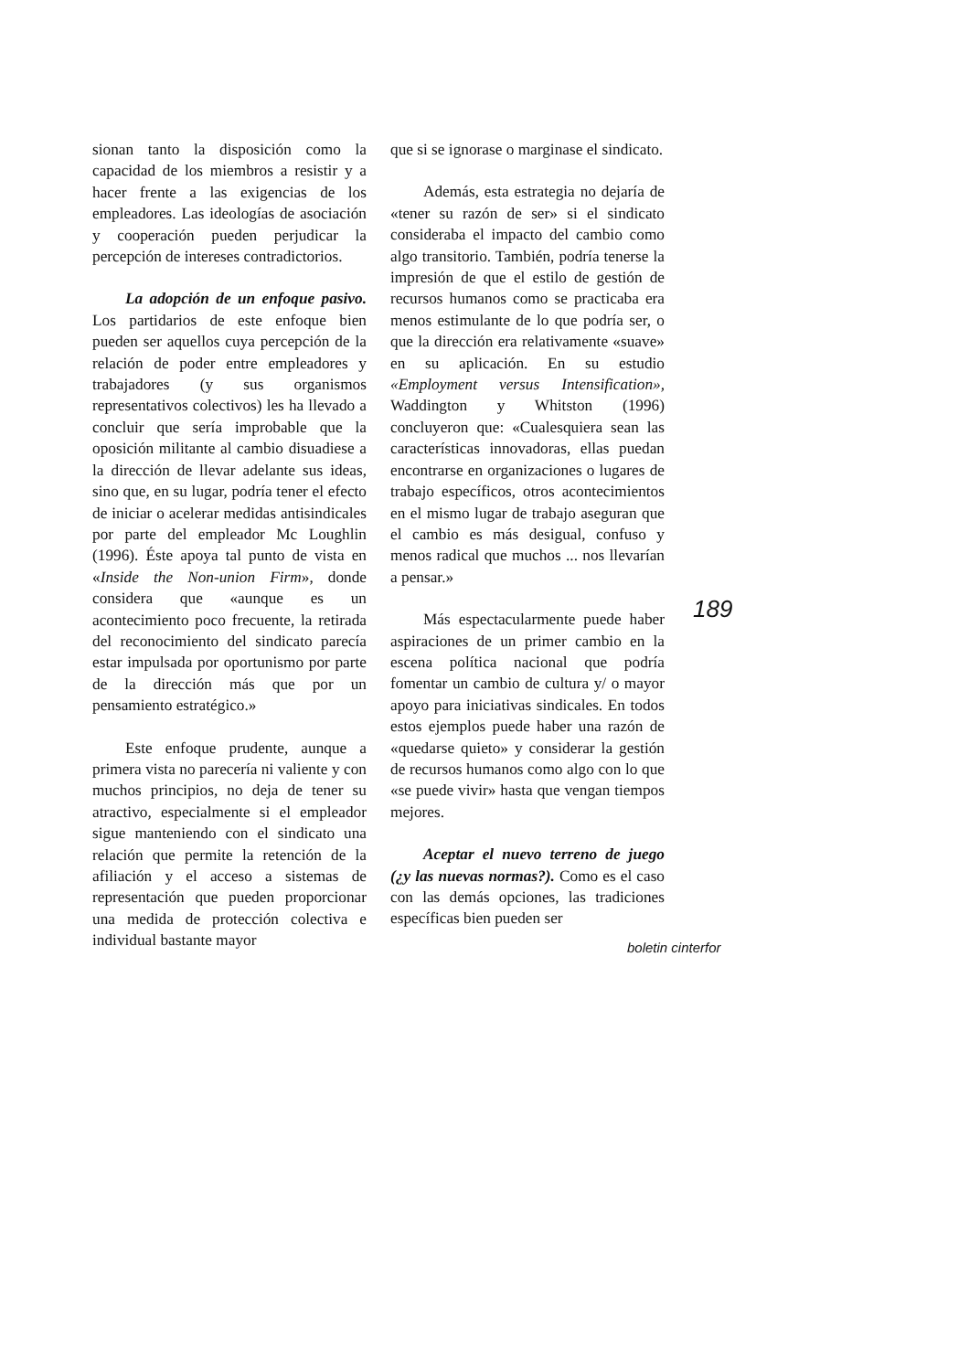sionan tanto la disposición como la capacidad de los miembros a resistir y a hacer frente a las exigencias de los empleadores. Las ideologías de asociación y cooperación pueden perjudicar la percepción de intereses contradictorios.
La adopción de un enfoque pasivo. Los partidarios de este enfoque bien pueden ser aquellos cuya percepción de la relación de poder entre empleadores y trabajadores (y sus organismos representativos colectivos) les ha llevado a concluir que sería improbable que la oposición militante al cambio disuadiese a la dirección de llevar adelante sus ideas, sino que, en su lugar, podría tener el efecto de iniciar o acelerar medidas antisindicales por parte del empleador Mc Loughlin (1996). Éste apoya tal punto de vista en «Inside the Non-union Firm», donde considera que «aunque es un acontecimiento poco frecuente, la retirada del reconocimiento del sindicato parecía estar impulsada por oportunismo por parte de la dirección más que por un pensamiento estratégico.»
Este enfoque prudente, aunque a primera vista no parecería ni valiente y con muchos principios, no deja de tener su atractivo, especialmente si el empleador sigue manteniendo con el sindicato una relación que permite la retención de la afiliación y el acceso a sistemas de representación que pueden proporcionar una medida de protección colectiva e individual bastante mayor
que si se ignorase o marginase el sindicato.
Además, esta estrategia no dejaría de «tener su razón de ser» si el sindicato consideraba el impacto del cambio como algo transitorio. También, podría tenerse la impresión de que el estilo de gestión de recursos humanos como se practicaba era menos estimulante de lo que podría ser, o que la dirección era relativamente «suave» en su aplicación. En su estudio «Employment versus Intensification», Waddington y Whitston (1996) concluyeron que: «Cualesquiera sean las características innovadoras, ellas puedan encontrarse en organizaciones o lugares de trabajo específicos, otros acontecimientos en el mismo lugar de trabajo aseguran que el cambio es más desigual, confuso y menos radical que muchos ... nos llevarían a pensar.»
Más espectacularmente puede haber aspiraciones de un primer cambio en la escena política nacional que podría fomentar un cambio de cultura y/ o mayor apoyo para iniciativas sindicales. En todos estos ejemplos puede haber una razón de «quedarse quieto» y considerar la gestión de recursos humanos como algo con lo que «se puede vivir» hasta que vengan tiempos mejores.
Aceptar el nuevo terreno de juego (¿y las nuevas normas?). Como es el caso con las demás opciones, las tradiciones específicas bien pueden ser
189
boletin cinterfor